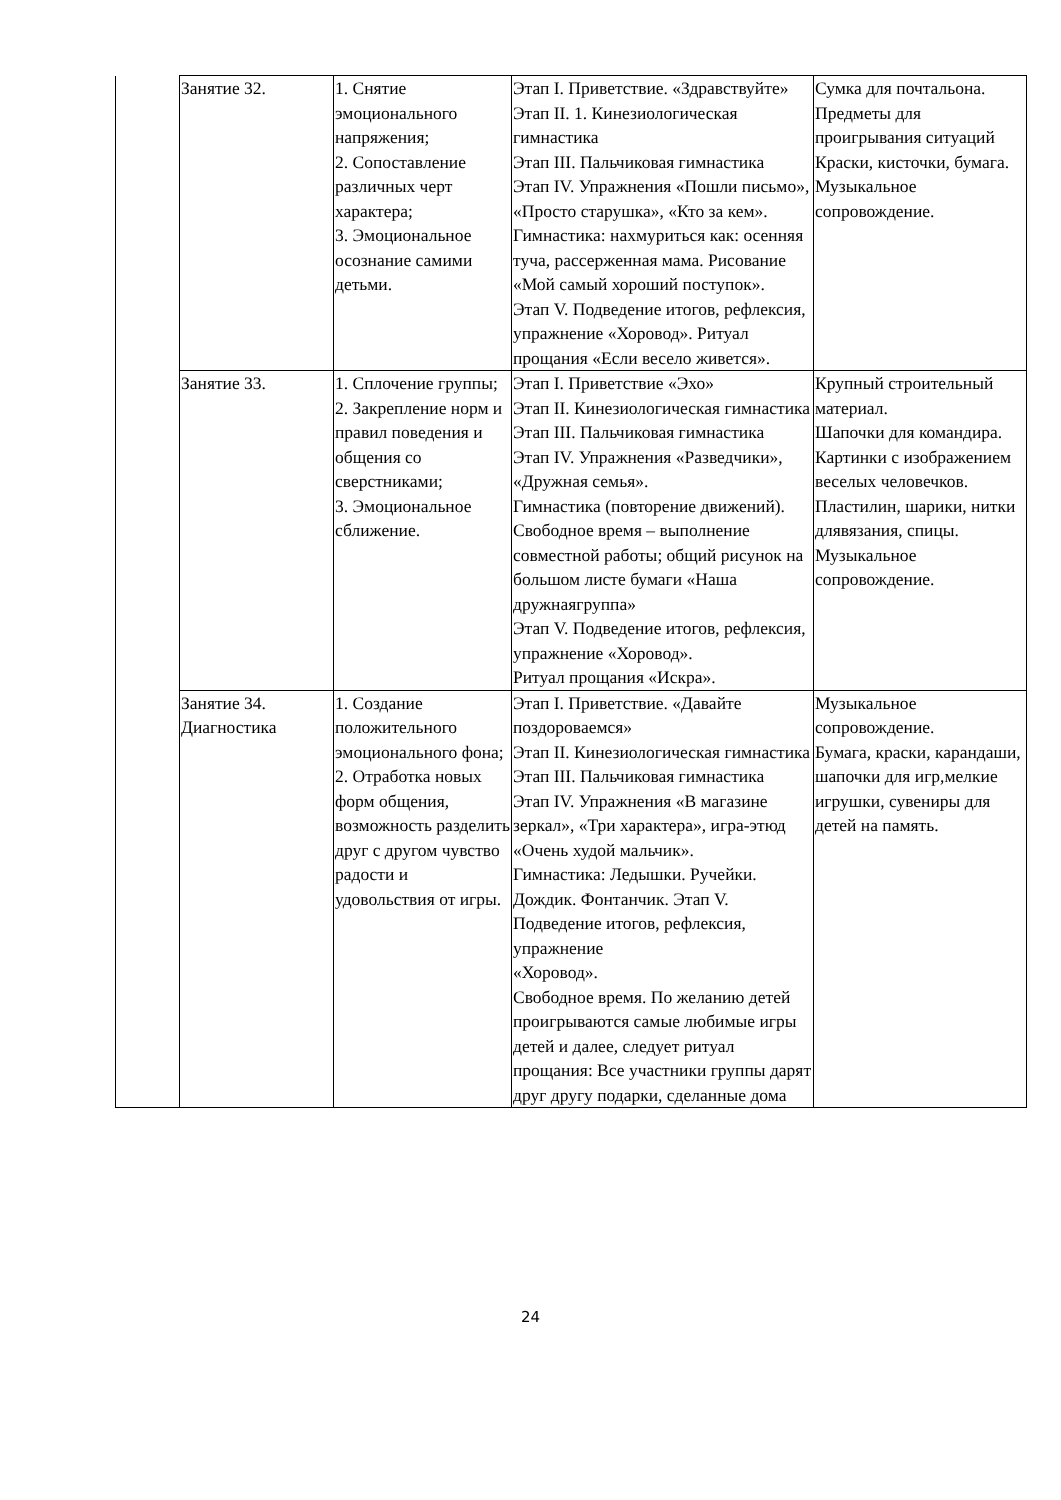| | Занятие 32. | 1. Снятие эмоционального напряжения; 2. Сопоставление различных черт характера; 3. Эмоциональное осознание самими детьми. | Этап I. Приветствие. «Здравствуйте» Этап II. 1. Кинезиологическая гимнастика Этап III. Пальчиковая гимнастика Этап IV. Упражнения «Пошли письмо», «Просто старушка», «Кто за кем». Гимнастика: нахмуриться как: осенняя туча, рассерженная мама. Рисование «Мой самый хороший поступок». Этап V. Подведение итогов, рефлексия, упражнение «Хоровод». Ритуал прощания «Если весело живется». | Сумка для почтальона. Предметы для проигрывания ситуаций Краски, кисточки, бумага. Музыкальное сопровождение. |
| | Занятие 33. | 1. Сплочение группы; 2. Закрепление норм и правил поведения и общения со сверстниками; 3. Эмоциональное сближение. | Этап I. Приветствие «Эхо» Этап II. Кинезиологическая гимнастика Этап III. Пальчиковая гимнастика Этап IV. Упражнения «Разведчики», «Дружная семья». Гимнастика (повторение движений). Свободное время – выполнение совместной работы; общий рисунок на большом листе бумаги «Наша дружнаягруппа» Этап V. Подведение итогов, рефлексия, упражнение «Хоровод». Ритуал прощания «Искра». | Крупный строительный материал. Шапочки для командира. Картинки с изображением веселых человечков. Пластилин, шарики, нитки длявязания, спицы. Музыкальное сопровождение. |
| | Занятие 34. Диагностика | 1. Создание положительного эмоционального фона; 2. Отработка новых форм общения, возможность разделить друг с другом чувство радости и удовольствия от игры. | Этап I. Приветствие. «Давайте поздороваемся» Этап II. Кинезиологическая гимнастика Этап III. Пальчиковая гимнастика Этап IV. Упражнения «В магазине зеркал», «Три характера», игра-этюд «Очень худой мальчик». Гимнастика: Ледышки. Ручейки. Дождик. Фонтанчик. Этап V. Подведение итогов, рефлексия, упражнение «Хоровод». Свободное время. По желанию детей проигрываются самые любимые игры детей и далее, следует ритуал прощания: Все участники группы дарят друг другу подарки, сделанные дома | Музыкальное сопровождение. Бумага, краски, карандаши, шапочки для игр,мелкие игрушки, сувениры для детей на память. |
24